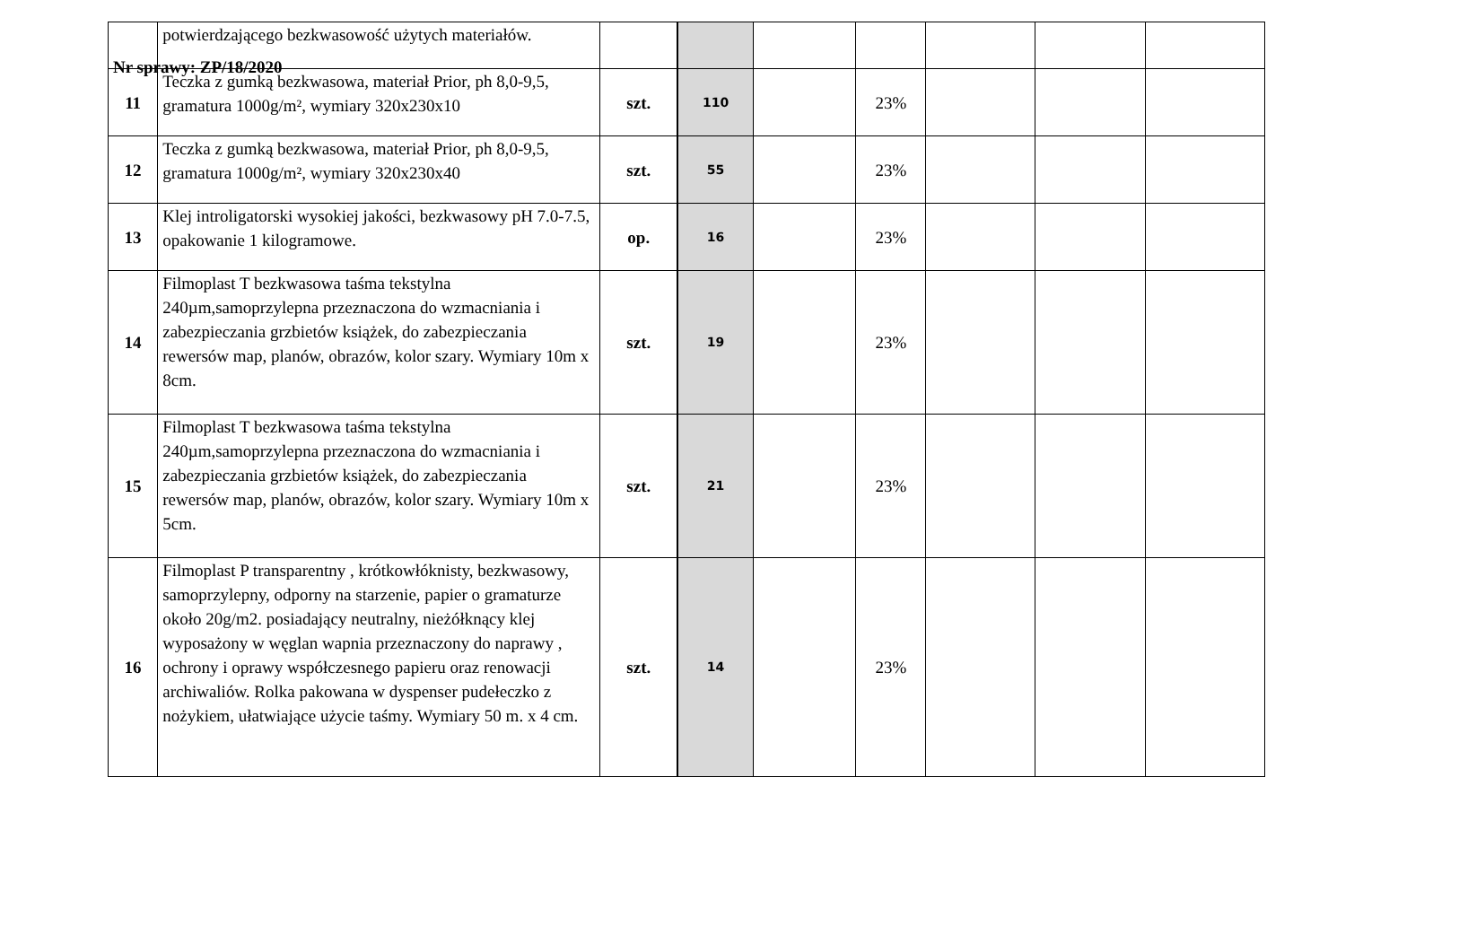Nr sprawy: ZP/18/2020
| | potwierdzającego bezkwasowość użytych materiałów. | | | | | | | |
| 11 | Teczka z gumką bezkwasowa, materiał Prior, ph 8,0-9,5, gramatura 1000g/m², wymiary 320x230x10 | szt. | 110 | | 23% | | | |
| 12 | Teczka z gumką bezkwasowa, materiał Prior, ph 8,0-9,5, gramatura 1000g/m², wymiary 320x230x40 | szt. | 55 | | 23% | | | |
| 13 | Klej introligatorski wysokiej jakości, bezkwasowy pH 7.0-7.5, opakowanie 1 kilogramowe. | op. | 16 | | 23% | | | |
| 14 | Filmoplast T bezkwasowa taśma tekstylna 240µm,samoprzylepna przeznaczona do wzmacniania i zabezpieczania grzbietów książek, do zabezpieczania rewersów map, planów, obrazów, kolor szary. Wymiary 10m x 8cm. | szt. | 19 | | 23% | | | |
| 15 | Filmoplast T bezkwasowa taśma tekstylna 240µm,samoprzylepna przeznaczona do wzmacniania i zabezpieczania grzbietów książek, do zabezpieczania rewersów map, planów, obrazów, kolor szary. Wymiary 10m x 5cm. | szt. | 21 | | 23% | | | |
| 16 | Filmoplast P transparentny , krótkowłóknisty, bezkwasowy, samoprzylepny, odporny na starzenie, papier o gramaturze około 20g/m2. posiadający neutralny, nieżółknący klej wyposażony w węglan wapnia przeznaczony do naprawy , ochrony i oprawy współczesnego papieru oraz renowacji archiwaliów. Rolka pakowana w dyspenser pudełeczko z nożykiem, ułatwiające użycie taśmy. Wymiary 50 m. x 4 cm. | szt. | 14 | | 23% | | | |